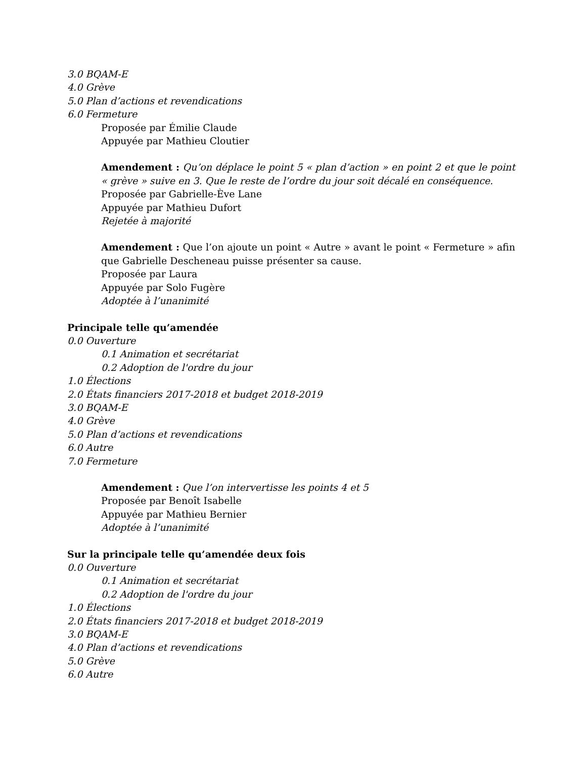3.0 BQAM-E
4.0 Grève
5.0 Plan d’actions et revendications
6.0 Fermeture
Proposée par Émilie Claude
Appuyée par Mathieu Cloutier
Amendement : Qu’on déplace le point 5 « plan d’action » en point 2 et que le point « grève » suive en 3. Que le reste de l’ordre du jour soit décalé en conséquence.
Proposée par Gabrielle-Ève Lane
Appuyée par Mathieu Dufort
Rejetée à majorité
Amendement : Que l’on ajoute un point « Autre » avant le point « Fermeture » afin que Gabrielle Descheneau puisse présenter sa cause.
Proposée par Laura
Appuyée par Solo Fugère
Adoptée à l’unanimité
Principale telle qu’amendée
0.0 Ouverture
0.1 Animation et secrétariat
0.2 Adoption de l'ordre du jour
1.0 Élections
2.0 États financiers 2017-2018 et budget 2018-2019
3.0 BQAM-E
4.0 Grève
5.0 Plan d’actions et revendications
6.0 Autre
7.0 Fermeture
Amendement : Que l’on intervertisse les points 4 et 5
Proposée par Benoît Isabelle
Appuyée par Mathieu Bernier
Adoptée à l’unanimité
Sur la principale telle qu’amendée deux fois
0.0 Ouverture
0.1 Animation et secrétariat
0.2 Adoption de l'ordre du jour
1.0 Élections
2.0 États financiers 2017-2018 et budget 2018-2019
3.0 BQAM-E
4.0 Plan d’actions et revendications
5.0 Grève
6.0 Autre